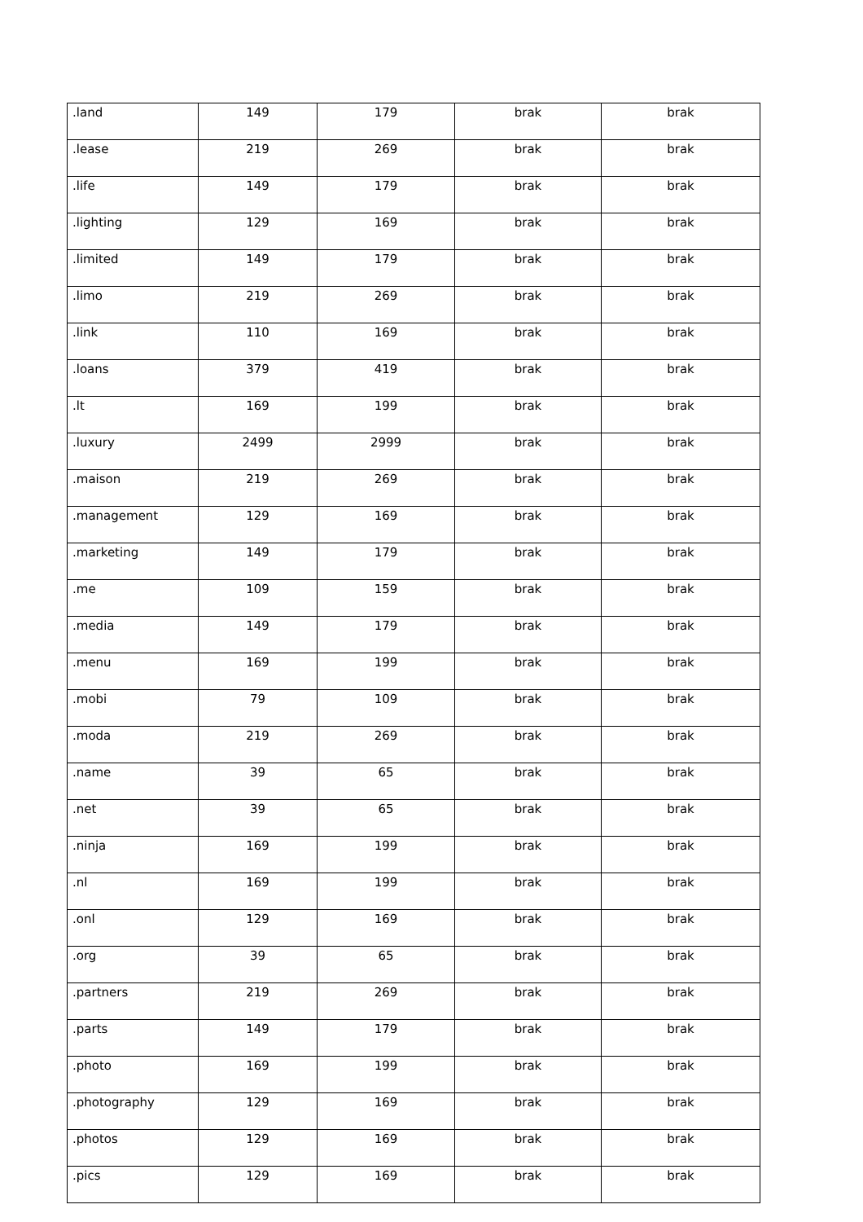| .land | 149 | 179 | brak | brak |
| .lease | 219 | 269 | brak | brak |
| .life | 149 | 179 | brak | brak |
| .lighting | 129 | 169 | brak | brak |
| .limited | 149 | 179 | brak | brak |
| .limo | 219 | 269 | brak | brak |
| .link | 110 | 169 | brak | brak |
| .loans | 379 | 419 | brak | brak |
| .lt | 169 | 199 | brak | brak |
| .luxury | 2499 | 2999 | brak | brak |
| .maison | 219 | 269 | brak | brak |
| .management | 129 | 169 | brak | brak |
| .marketing | 149 | 179 | brak | brak |
| .me | 109 | 159 | brak | brak |
| .media | 149 | 179 | brak | brak |
| .menu | 169 | 199 | brak | brak |
| .mobi | 79 | 109 | brak | brak |
| .moda | 219 | 269 | brak | brak |
| .name | 39 | 65 | brak | brak |
| .net | 39 | 65 | brak | brak |
| .ninja | 169 | 199 | brak | brak |
| .nl | 169 | 199 | brak | brak |
| .onl | 129 | 169 | brak | brak |
| .org | 39 | 65 | brak | brak |
| .partners | 219 | 269 | brak | brak |
| .parts | 149 | 179 | brak | brak |
| .photo | 169 | 199 | brak | brak |
| .photography | 129 | 169 | brak | brak |
| .photos | 129 | 169 | brak | brak |
| .pics | 129 | 169 | brak | brak |